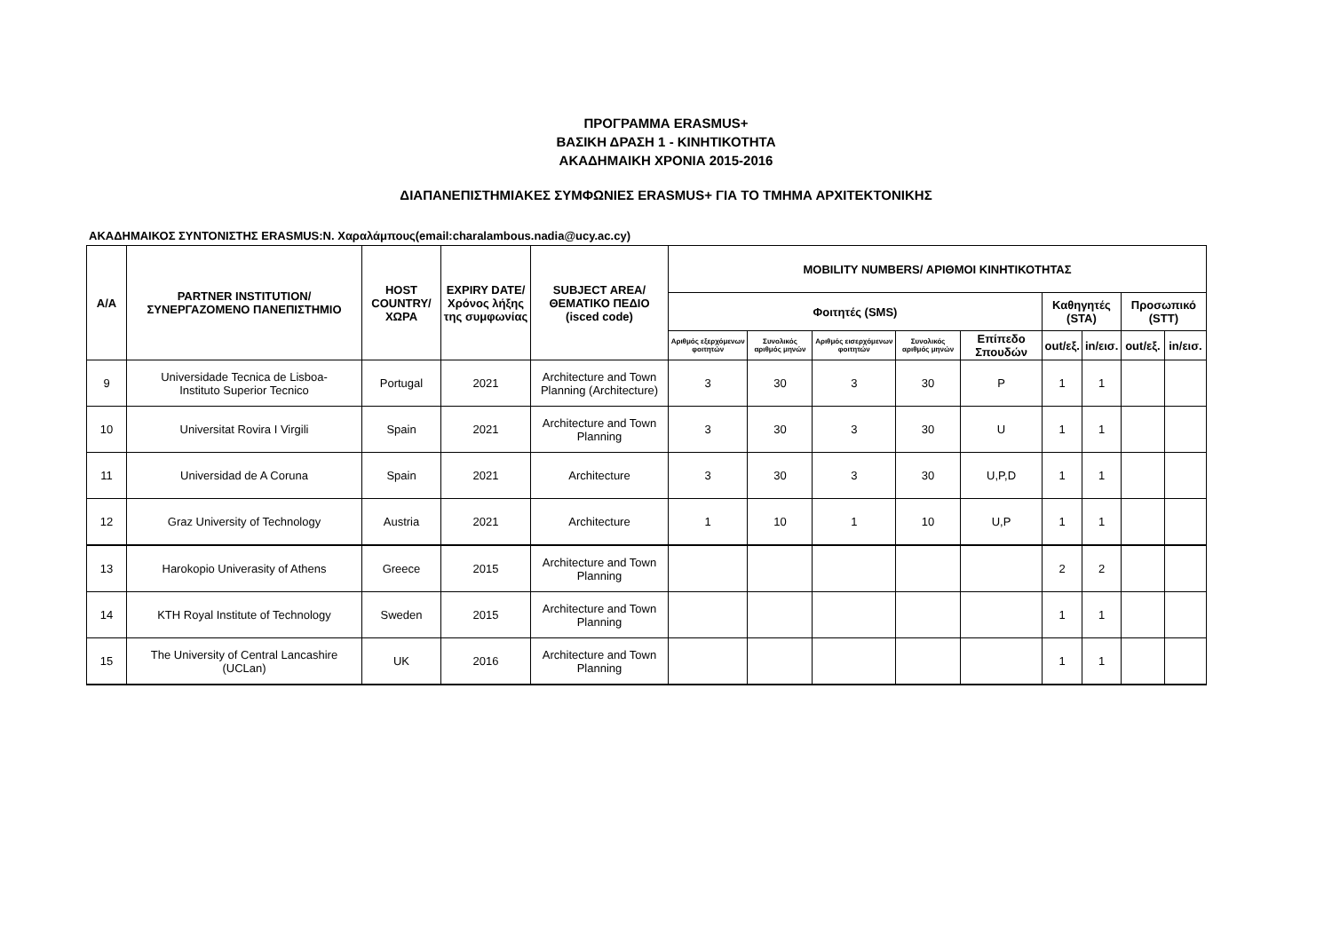ΠΡΟΓΡΑΜΜΑ ERASMUS+
ΒΑΣΙΚΗ ΔΡΑΣΗ 1 - ΚΙΝΗΤΙΚΟΤΗΤΑ
ΑΚΑΔΗΜΑΙΚΗ ΧΡΟΝΙΑ 2015-2016
ΔΙΑΠΑΝΕΠΙΣΤΗΜΙΑΚΕΣ ΣΥΜΦΩΝΙΕΣ ERASMUS+ ΓΙΑ ΤΟ ΤΜΗΜΑ ΑΡΧΙΤΕΚΤΟΝΙΚΗΣ
ΑΚΑΔΗΜΑΙΚΟΣ ΣΥΝΤΟΝΙΣΤΗΣ ERASMUS:Ν. Χαραλάμπους(email:charalambous.nadia@ucy.ac.cy)
| A/A | PARTNER INSTITUTION/ ΣΥΝΕΡΓΑΖΟΜΕΝΟ ΠΑΝΕΠΙΣΤΗΜΙΟ | HOST COUNTRY/ ΧΩΡΑ | EXPIRY DATE/ Χρόνος λήξης της συμφωνίας | SUBJECT AREA/ ΘΕΜΑΤΙΚΟ ΠΕΔΙΟ (isced code) | MOBILITY NUMBERS/ ΑΡΙΘΜΟΙ ΚΙΝΗΤΙΚΟΤΗΤΑΣ | | | | | | | | |
| --- | --- | --- | --- | --- | --- | --- | --- | --- | --- | --- | --- | --- | --- |
| | | | | | Φοιτητές (SMS) | | | | | Καθηγητές (STA) | | Προσωπικό (STT) | |
| | | | | | Αριθμός εξερχόμενων φοιτητών | Συνολικός αριθμός μηνών | Αριθμός εισερχόμενων φοιτητών | Συνολικός αριθμός μηνών | Επίπεδο Σπουδών | out/εξ. | in/εισ. | out/εξ. | in/εισ. |
| 9 | Universidade Tecnica de Lisboa- Instituto Superior Tecnico | Portugal | 2021 | Architecture and Town Planning (Architecture) | 3 | 30 | 3 | 30 | P | 1 | 1 | | |
| 10 | Universitat Rovira I Virgili | Spain | 2021 | Architecture and Town Planning | 3 | 30 | 3 | 30 | U | 1 | 1 | | |
| 11 | Universidad de A Coruna | Spain | 2021 | Architecture | 3 | 30 | 3 | 30 | U,P,D | 1 | 1 | | |
| 12 | Graz University of Technology | Austria | 2021 | Architecture | 1 | 10 | 1 | 10 | U,P | 1 | 1 | | |
| 13 | Harokopio Univerasity of Athens | Greece | 2015 | Architecture and Town Planning | | | | | | 2 | 2 | | |
| 14 | KTH Royal Institute of Technology | Sweden | 2015 | Architecture and Town Planning | | | | | | 1 | 1 | | |
| 15 | The University of Central Lancashire (UCLan) | UK | 2016 | Architecture and Town Planning | | | | | | 1 | 1 | | |